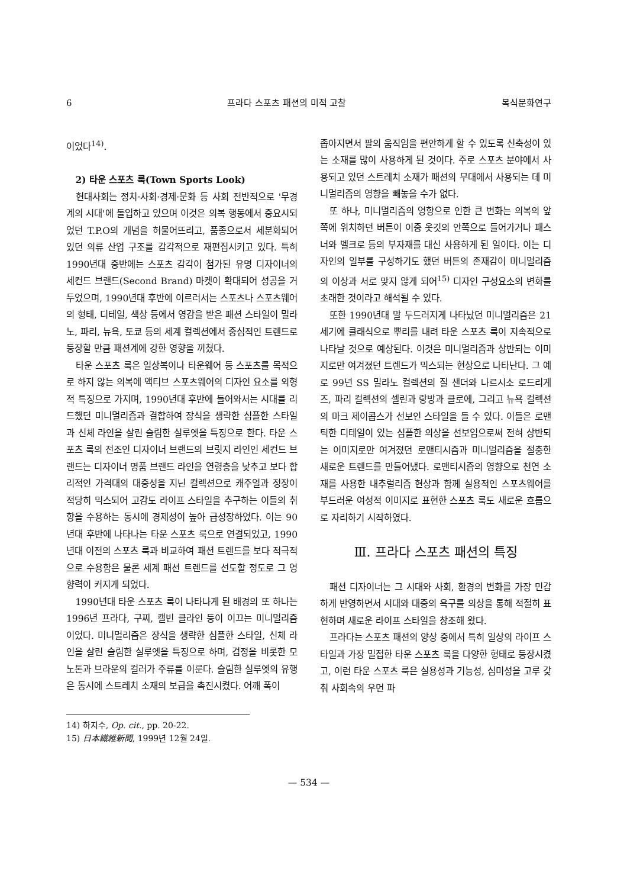6 프라다 스포츠 패션의 미적 고찰 복식문화연구
이었다<sup>14)</sup>.
2) 타운 스포츠 룩(Town Sports Look)
현대사회는 정치·사회·경제·문화 등 사회 전반적으로 '무경계의 시대'에 돌입하고 있으며 이것은 의복 행동에서 중요시되었던 T.P.O의 개념을 허물어뜨리고, 품종으로서 세분화되어 있던 의류 산업 구조를 감각적으로 재편집시키고 있다. 특히 1990년대 중반에는 스포츠 감각이 첨가된 유명 디자이너의 세컨드 브랜드(Second Brand) 마켓이 확대되어 성공을 거두었으며, 1990년대 후반에 이르러서는 스포츠나 스포츠웨어의 형태, 디테일, 색상 등에서 영감을 받은 패션 스타일이 밀라노, 파리, 뉴욕, 토쿄 등의 세계 컬렉션에서 중심적인 트렌드로 등장할 만큼 패션계에 강한 영향을 끼쳤다.
타운 스포츠 룩은 일상복이나 타운웨어 등 스포츠를 목적으로 하지 않는 의복에 액티브 스포츠웨어의 디자인 요소를 외형적 특징으로 가지며, 1990년대 후반에 들어와서는 시대를 리드했던 미니멀리즘과 결합하여 장식을 생략한 심플한 스타일과 신체 라인을 살린 슬림한 실루엣을 특징으로 한다. 타운 스포츠 룩의 전조인 디자이너 브랜드의 브릿지 라인인 세컨드 브랜드는 디자이너 명품 브랜드 라인을 연령층을 낮추고 보다 합리적인 가격대의 대중성을 지닌 컬렉션으로 캐주얼과 정장이 적당히 믹스되어 고감도 라이프 스타일을 추구하는 이들의 취향을 수용하는 동시에 경제성이 높아 급성장하였다. 이는 90년대 후반에 나타나는 타운 스포츠 룩으로 연결되었고, 1990년대 이전의 스포츠 룩과 비교하여 패션 트렌드를 보다 적극적으로 수용함은 물론 세계 패션 트렌드를 선도할 정도로 그 영향력이 커지게 되었다.
1990년대 타운 스포츠 룩이 나타나게 된 배경의 또 하나는 1996년 프라다, 구찌, 캘빈 클라인 등이 이끄는 미니멀리즘이었다. 미니멀리즘은 장식을 생략한 심플한 스타일, 신체 라인을 살린 슬림한 실루엣을 특징으로 하며, 검정을 비롯한 모노톤과 브라운의 컬러가 주류를 이룬다. 슬림한 실루엣의 유행은 동시에 스트레치 소재의 보급을 촉진시켰다. 어깨 폭이
좁아지면서 팔의 움직임을 편안하게 할 수 있도록 신축성이 있는 소재를 많이 사용하게 된 것이다. 주로 스포츠 분야에서 사용되고 있던 스트레치 소재가 패션의 무대에서 사용되는 데 미니멀리즘의 영향을 빼놓을 수가 없다.
또 하나, 미니멀리즘의 영향으로 인한 큰 변화는 의복의 앞쪽에 위치하던 버튼이 이중 옷깃의 안쪽으로 들어가거나 패스너와 벨크로 등의 부자재를 대신 사용하게 된 일이다. 이는 디자인의 일부를 구성하기도 했던 버튼의 존재감이 미니멀리즘의 이상과 서로 맞지 않게 되어<sup>15)</sup> 디자인 구성요소의 변화를 초래한 것이라고 해석될 수 있다.
또한 1990년대 말 두드러지게 나타났던 미니멀리즘은 21세기에 클래식으로 뿌리를 내려 타운 스포츠 룩이 지속적으로 나타날 것으로 예상된다. 이것은 미니멀리즘과 상반되는 이미지로만 여겨졌던 트렌드가 믹스되는 현상으로 나타난다. 그 예로 99년 SS 밀라노 컬렉션의 질 샌더와 나르시소 로드리게즈, 파리 컬렉션의 셀린과 랑방과 클로에, 그리고 뉴욕 컬렉션의 마크 제이콥스가 선보인 스타일을 들 수 있다. 이들은 로맨틱한 디테일이 있는 심플한 의상을 선보임으로써 전혀 상반되는 이미지로만 여겨졌던 로맨티시즘과 미니멀리즘을 절충한 새로운 트렌드를 만들어냈다. 로맨티시즘의 영향으로 천연 소재를 사용한 내추럴리즘 현상과 함께 실용적인 스포츠웨어를 부드러운 여성적 이미지로 표현한 스포츠 룩도 새로운 흐름으로 자리하기 시작하였다.
Ⅲ. 프라다 스포츠 패션의 특징
패션 디자이너는 그 시대와 사회, 환경의 변화를 가장 민감하게 반영하면서 시대와 대중의 욕구를 의상을 통해 적절히 표현하며 새로운 라이프 스타일을 창조해 왔다.
프라다는 스포츠 패션의 양상 중에서 특히 일상의 라이프 스타일과 가장 밀접한 타운 스포츠 룩을 다양한 형태로 등장시켰고, 이런 타운 스포츠 룩은 실용성과 기능성, 심미성을 고루 갖춰 사회속의 우먼 파
14) 하지수, Op. cit., pp. 20-22.
15) 日本繊維新聞, 1999년 12월 24일.
— 534 —